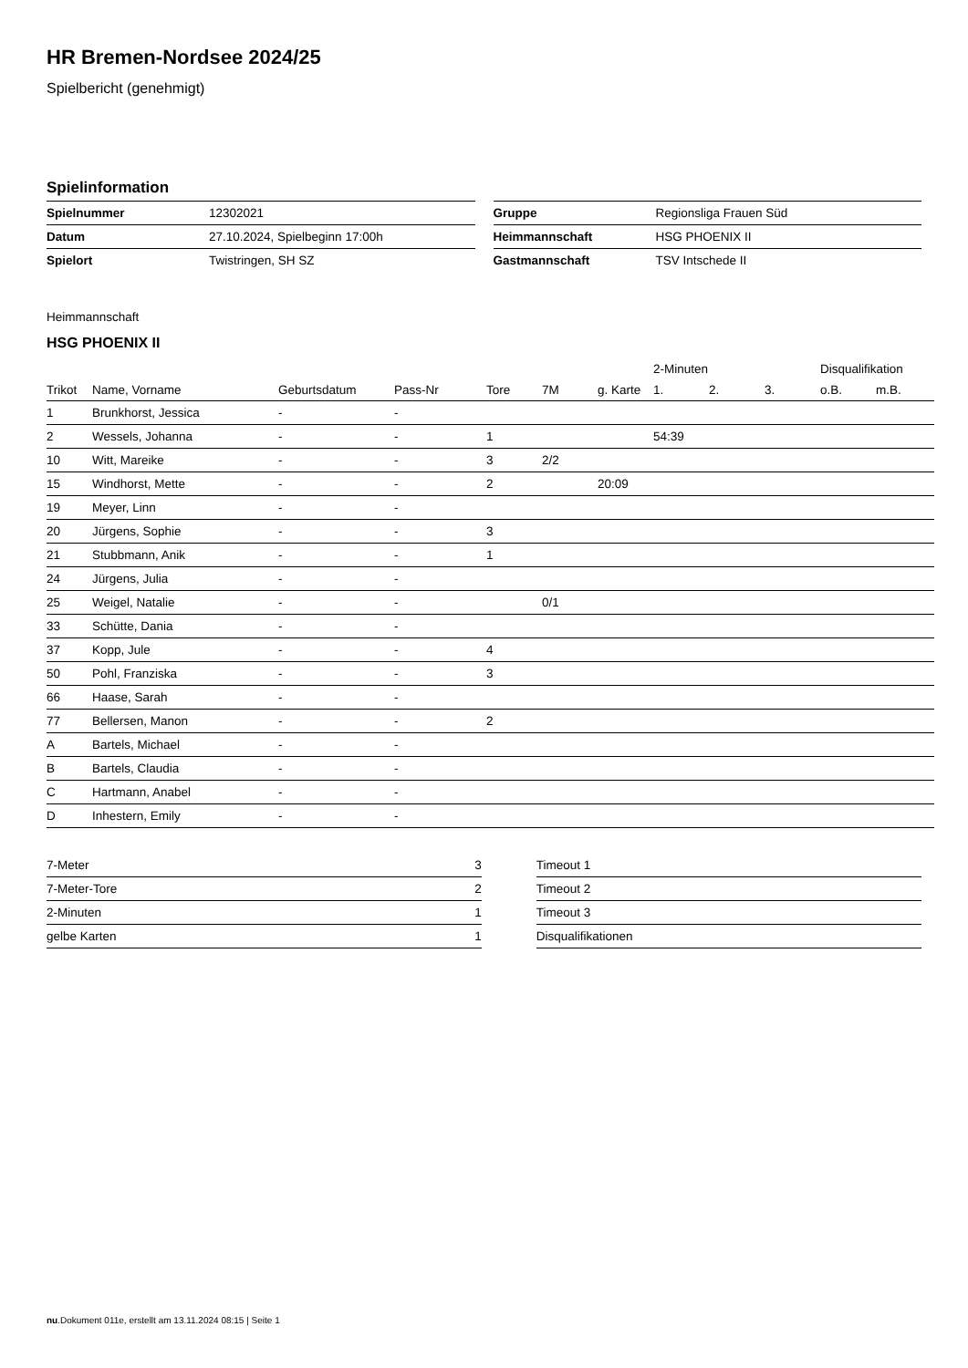HR Bremen-Nordsee 2024/25
Spielbericht (genehmigt)
Spielinformation
| Spielnummer | 12302021 |
| Datum | 27.10.2024, Spielbeginn 17:00h |
| Spielort | Twistringen, SH SZ |
| Gruppe | Regionsliga Frauen Süd |
| Heimmannschaft | HSG PHOENIX II |
| Gastmannschaft | TSV Intschede II |
Heimmannschaft
HSG PHOENIX II
| | | | | | | | 2-Minuten | | | Disqualifikation | |
| --- | --- | --- | --- | --- | --- | --- | --- | --- | --- | --- | --- |
| Trikot | Name, Vorname | Geburtsdatum | Pass-Nr | Tore | 7M | g. Karte | 1. | 2. | 3. | o.B. | m.B. |
| 1 | Brunkhorst, Jessica | - | - | | | | | | | | |
| 2 | Wessels, Johanna | - | - | 1 | | | 54:39 | | | | |
| 10 | Witt, Mareike | - | - | 3 | 2/2 | | | | | | |
| 15 | Windhorst, Mette | - | - | 2 | | 20:09 | | | | | |
| 19 | Meyer, Linn | - | - | | | | | | | | |
| 20 | Jürgens, Sophie | - | - | 3 | | | | | | | |
| 21 | Stubbmann, Anik | - | - | 1 | | | | | | | |
| 24 | Jürgens, Julia | - | - | | | | | | | | |
| 25 | Weigel, Natalie | - | - | | 0/1 | | | | | | |
| 33 | Schütte, Dania | - | - | | | | | | | | |
| 37 | Kopp, Jule | - | - | 4 | | | | | | | |
| 50 | Pohl, Franziska | - | - | 3 | | | | | | | |
| 66 | Haase, Sarah | - | - | | | | | | | | |
| 77 | Bellersen, Manon | - | - | 2 | | | | | | | |
| A | Bartels, Michael | - | - | | | | | | | | |
| B | Bartels, Claudia | - | - | | | | | | | | |
| C | Hartmann, Anabel | - | - | | | | | | | | |
| D | Inhestern, Emily | - | - | | | | | | | | |
| 7-Meter | 3 |
| 7-Meter-Tore | 2 |
| 2-Minuten | 1 |
| gelbe Karten | 1 |
| Timeout 1 |
| Timeout 2 |
| Timeout 3 |
| Disqualifikationen |
nu.Dokument 011e, erstellt am 13.11.2024 08:15 | Seite 1